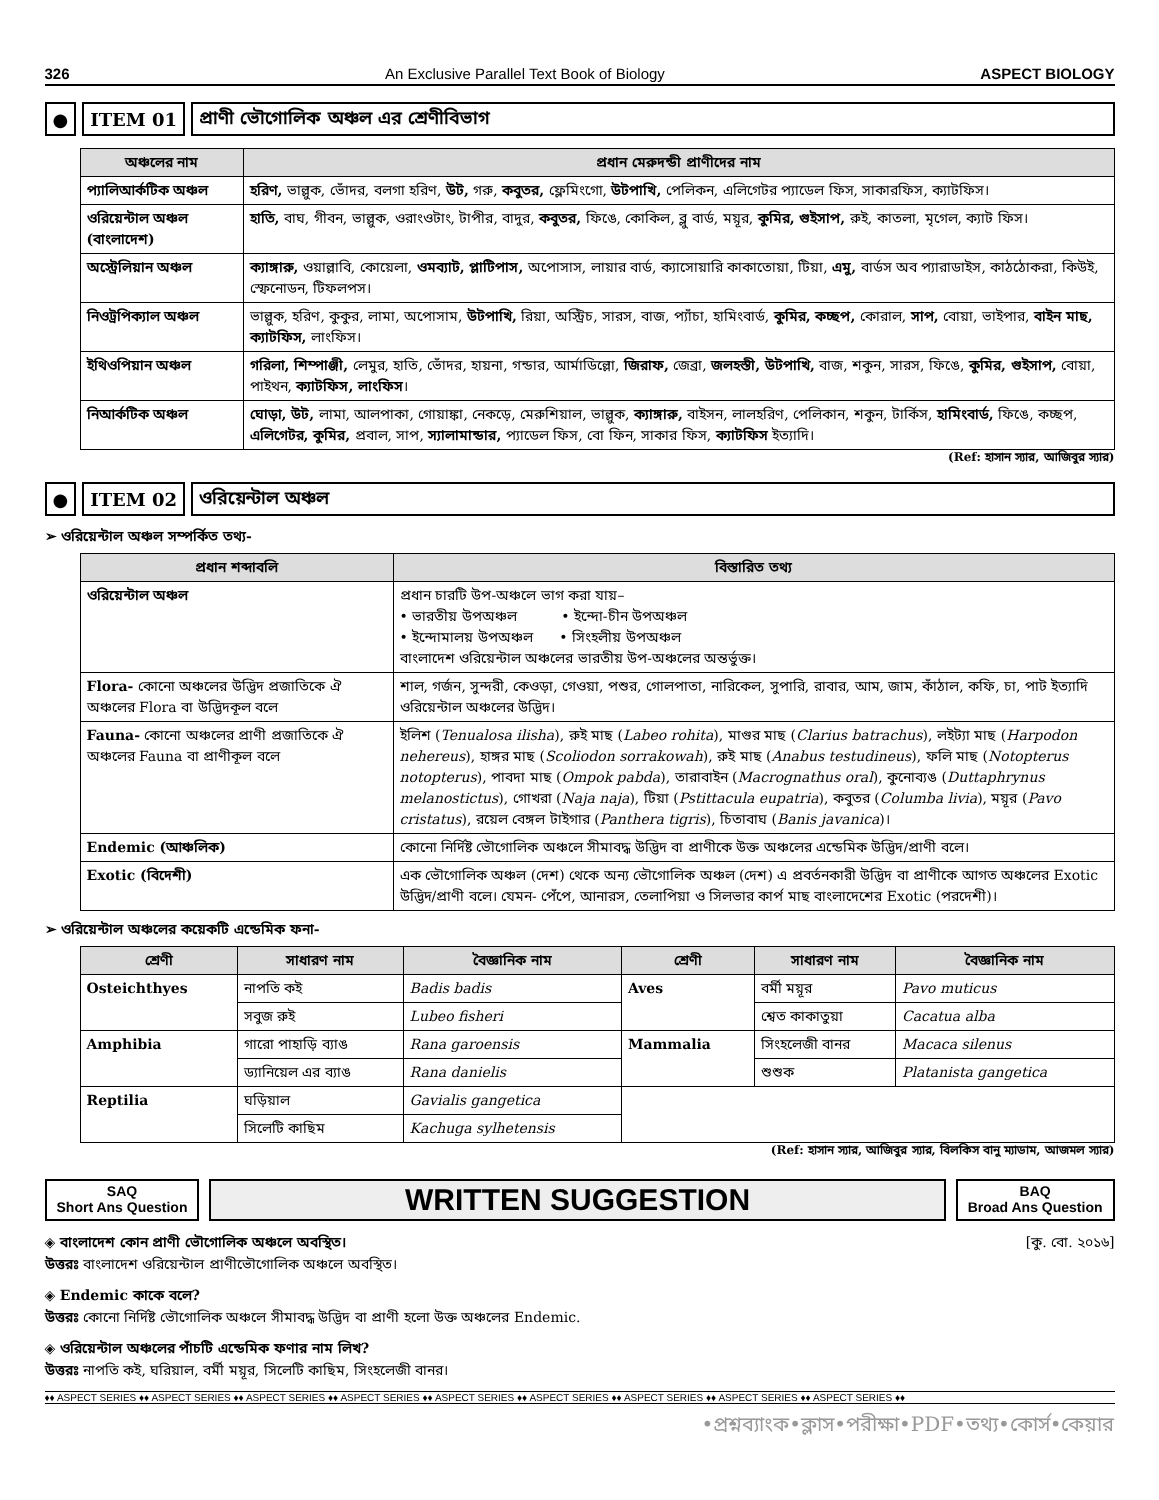326 An Exclusive Parallel Text Book of Biology ASPECT BIOLOGY
● ITEM 01 প্রাণী ভৌগোলিক অঞ্চল এর শ্রেণীবিভাগ
| অঞ্চলের নাম | প্রধান মেরুদন্ডী প্রাণীদের নাম |
| --- | --- |
| প্যালিআর্কটিক অঞ্চল | হরিণ, ভাল্লুক, ভোঁদর, বলগা হরিণ, উট, গরু, কবুতর, ফ্লেমিংগো, উটপাখি, পেলিকন, এলিগেটর প্যাডেল ফিস, সাকারফিস, ক্যাটফিস। |
| ওরিয়েন্টাল অঞ্চল (বাংলাদেশ) | হাতি, বাঘ, গীবন, ভাল্লুক, ওরাংওটাং, টাপীর, বাদুর, কবুতর, ফিঙে, কোকিল, ব্লু বার্ড, ময়ূর, কুমির, গুইসাপ, রুই, কাতলা, মৃগেল, ক্যাট ফিস। |
| অস্ট্রেলিয়ান অঞ্চল | ক্যাঙ্গারু, ওয়াল্লাবি, কোয়েলা, ওমব্যাট, প্লাটিপাস, অপোসাস, লায়ার বার্ড, ক্যাসোয়ারি কাকাতোয়া, টিয়া, এমু, বার্ডস অব প্যারাডাইস, কাঠঠোকরা, কিউই, স্ফেনোডন, টিফলপস। |
| নিওট্রপিক্যাল অঞ্চল | ভাল্লুক, হরিণ, কুকুর, লামা, অপোসাম, উটপাখি, রিয়া, অস্ট্রিচ, সারস, বাজ, প্যাঁচা, হামিংবার্ড, কুমির, কচ্ছপ, কোরাল, সাপ, বোয়া, ভাইপার, বাইন মাছ, ক্যাটফিস, লাংফিস। |
| ইথিওপিয়ান অঞ্চল | গরিলা, শিম্পাঞ্জী, লেমুর, হাতি, ভোঁদর, হায়না, গন্ডার, আর্মাডিল্লো, জিরাফ, জেব্রা, জলহস্তী, উটপাখি, বাজ, শকুন, সারস, ফিঙে, কুমির, গুইসাপ, বোয়া, পাইথন, ক্যাটফিস, লাংফিস । |
| নিআর্কটিক অঞ্চল | ঘোড়া, উট, লামা, আলপাকা, গোয়াঙ্কা, নেকড়ে, মেরুশিয়াল, ভাল্লুক, ক্যাঙ্গারু, বাইসন, লালহরিণ, পেলিকান, শকুন, টার্কিস, হামিংবার্ড, ফিঙে, কচ্ছপ, এলিগেটর, কুমির, প্রবাল, সাপ, স্যালামান্ডার, প্যাডেল ফিস, বো ফিন, সাকার ফিস, ক্যাটফিস ইত্যাদি। |
(Ref: হাসান স্যার, আজিবুর স্যার)
● ITEM 02 ওরিয়েন্টাল অঞ্চল
➢ ওরিয়েন্টাল অঞ্চল সম্পর্কিত তথ্য-
| প্রধান শব্দাবলি | বিস্তারিত তথ্য |
| --- | --- |
| ওরিয়েন্টাল অঞ্চল | প্রধান চারটি উপ-অঞ্চলে ভাগ করা যায়– • ভারতীয় উপঅঞ্চল • ইন্দো-চীন উপঅঞ্চল • ইন্দোমালয় উপঅঞ্চল • সিংহলীয় উপঅঞ্চল বাংলাদেশ ওরিয়েন্টাল অঞ্চলের ভারতীয় উপ-অঞ্চলের অন্তর্ভুক্ত। |
| Flora- কোনো অঞ্চলের উদ্ভিদ প্রজাতিকে ঐ অঞ্চলের Flora বা উদ্ভিদকূল বলে | শাল, গর্জন, সুন্দরী, কেওড়া, গেওয়া, পশুর, গোলপাতা, নারিকেল, সুপারি, রাবার, আম, জাম, কাঁঠাল, কফি, চা, পাট ইত্যাদি ওরিয়েন্টাল অঞ্চলের উদ্ভিদ। |
| Fauna- কোনো অঞ্চলের প্রাণী প্রজাতিকে ঐ অঞ্চলের Fauna বা প্রাণীকূল বলে | ইলিশ ( Tenualosa ilisha ), রুই মাছ ( Labeo rohita ), মাগুর মাছ ( Clarius batrachus ), লইট্যা মাছ ( Harpodon nehereus ), হাঙ্গর মাছ ( Scoliodon sorrakowah ), রুই মাছ ( Anabus testudineus ), ফলি মাছ ( Notopterus notopterus ), পাবদা মাছ ( Ompok pabda ), তারাবাইন ( Macrognathus oral ), কুনোব্যঙ ( Duttaphrynus melanostictus ), গোখরা ( Naja naja ), টিয়া ( Pstittacula eupatria ), কবুতর ( Columba livia ), ময়ূর ( Pavo cristatus ), রয়েল বেঙ্গল টাইগার ( Panthera tigris ), চিতাবাঘ ( Banis javanica )। |
| Endemic (আঞ্চলিক) | কোনো নির্দিষ্ট ভৌগোলিক অঞ্চলে সীমাবদ্ধ উদ্ভিদ বা প্রাণীকে উক্ত অঞ্চলের এন্ডেমিক উদ্ভিদ/প্রাণী বলে। |
| Exotic (বিদেশী) | এক ভৌগোলিক অঞ্চল (দেশ) থেকে অন্য ভৌগোলিক অঞ্চল (দেশ) এ প্রবর্তনকারী উদ্ভিদ বা প্রাণীকে আগত অঞ্চলের Exotic উদ্ভিদ/প্রাণী বলে। যেমন- পেঁপে, আনারস, তেলাপিয়া ও সিলভার কার্প মাছ বাংলাদেশের Exotic (পরদেশী)। |
➢ ওরিয়েন্টাল অঞ্চলের কয়েকটি এন্ডেমিক ফনা-
| শ্রেণী | সাধারণ নাম | বৈজ্ঞানিক নাম | শ্রেণী | সাধারণ নাম | বৈজ্ঞানিক নাম |
| --- | --- | --- | --- | --- | --- |
| Osteichthyes | নাপতি কই | Badis badis | Aves | বর্মী ময়ূর | Pavo muticus |
| | সবুজ রুই | Lubeo fisheri | | শ্বেত কাকাতুয়া | Cacatua alba |
| Amphibia | গারো পাহাড়ি ব্যাঙ | Rana garoensis | Mammalia | সিংহলেজী বানর | Macaca silenus |
| | ড্যানিয়েল এর ব্যাঙ | Rana danielis | | শুশুক | Platanista gangetica |
| Reptilia | ঘড়িয়াল | Gavialis gangetica | | | |
| | সিলেটি কাছিম | Kachuga sylhetensis | | | |
(Ref: হাসান স্যার, আজিবুর স্যার, বিলকিস বানু ম্যাডাম, আজমল স্যার)
SAQ
Short Ans Question
WRITTEN SUGGESTION
BAQ
Broad Ans Question
◈ বাংলাদেশ কোন প্রাণী ভৌগোলিক অঞ্চলে অবস্থিত। [কু. বো. ২০১৬]
উত্তরঃ বাংলাদেশ ওরিয়েন্টাল প্রাণীভৌগোলিক অঞ্চলে অবস্থিত।
◈ Endemic কাকে বলে?
উত্তরঃ কোনো নির্দিষ্ট ভৌগোলিক অঞ্চলে সীমাবদ্ধ উদ্ভিদ বা প্রাণী হলো উক্ত অঞ্চলের Endemic.
◈ ওরিয়েন্টাল অঞ্চলের পাঁচটি এন্ডেমিক ফণার নাম লিখ?
উত্তরঃ নাপতি কই, ঘরিয়াল, বর্মী ময়ূর, সিলেটি কাছিম, সিংহলেজী বানর।
♦♦ ASPECT SERIES ♦♦ ASPECT SERIES ♦♦ ASPECT SERIES ♦♦ ASPECT SERIES ♦♦ ASPECT SERIES ♦♦ ASPECT SERIES ♦♦ ASPECT SERIES ♦♦ ASPECT SERIES ♦♦ ASPECT SERIES ♦♦
•প্রশ্নব্যাংক•ক্লাস•পরীক্ষা•PDF•তথ্য•কোর্স•কেয়ার